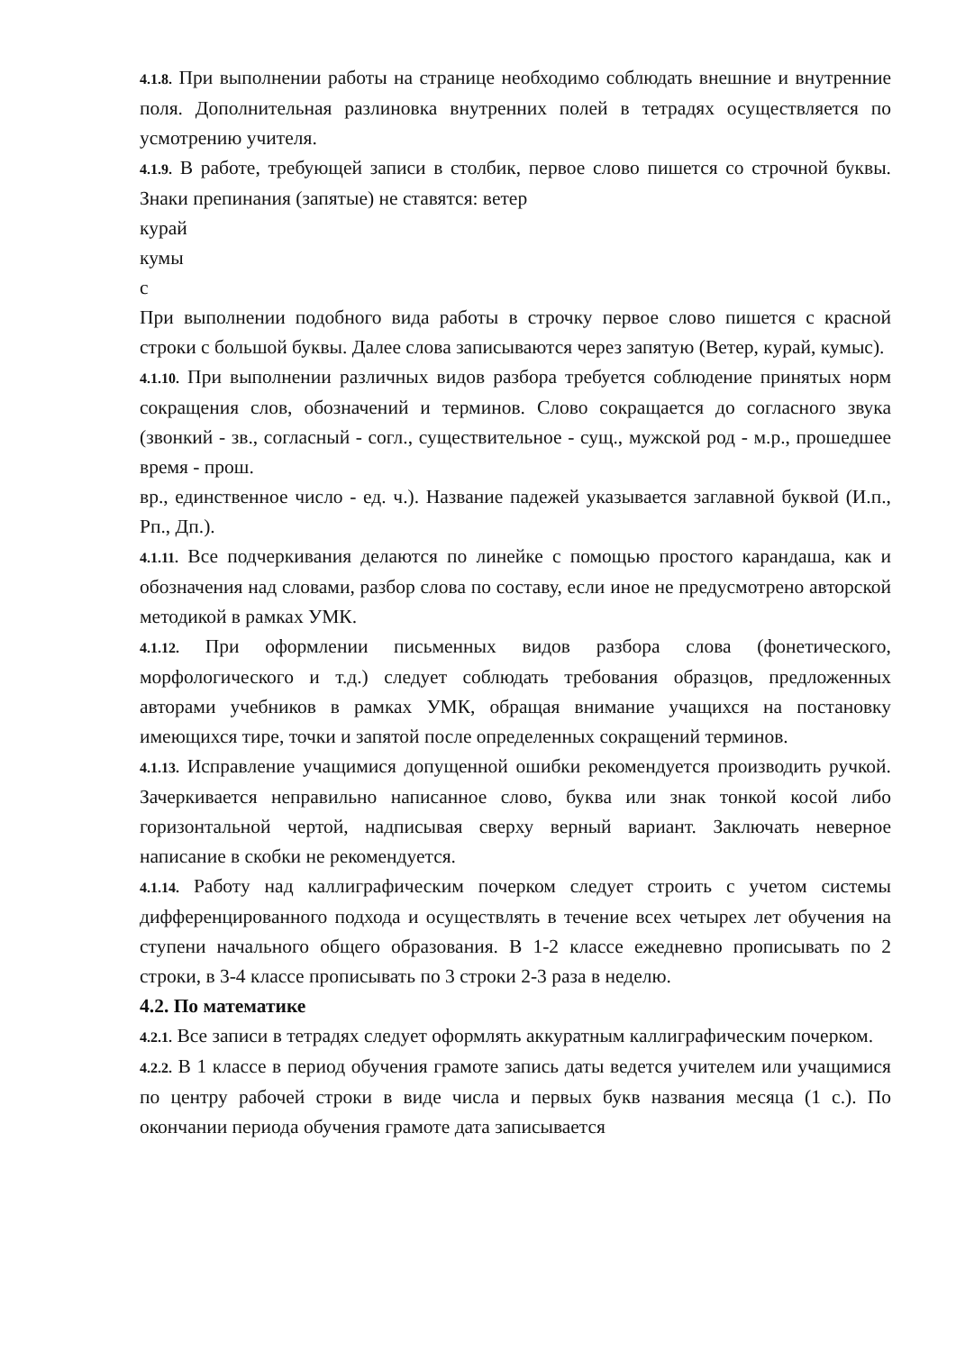4.1.8. При выполнении работы на странице необходимо соблюдать внешние и внутренние поля. Дополнительная разлиновка внутренних полей в тетрадях осуществляется по усмотрению учителя.
4.1.9. В работе, требующей записи в столбик, первое слово пишется со строчной буквы. Знаки препинания (запятые) не ставятся: ветер
курай
кумы
с
При выполнении подобного вида работы в строчку первое слово пишется с красной строки с большой буквы. Далее слова записываются через запятую (Ветер, курай, кумыс).
4.1.10. При выполнении различных видов разбора требуется соблюдение принятых норм сокращения слов, обозначений и терминов. Слово сокращается до согласного звука (звонкий - зв., согласный - согл., существительное - сущ., мужской род - м.р., прошедшее время - прош.
вр., единственное число - ед. ч.). Название падежей указывается заглавной буквой (И.п., Рп., Дп.).
4.1.11. Все подчеркивания делаются по линейке с помощью простого карандаша, как и обозначения над словами, разбор слова по составу, если иное не предусмотрено авторской методикой в рамках УМК.
4.1.12. При оформлении письменных видов разбора слова (фонетического, морфологического и т.д.) следует соблюдать требования образцов, предложенных авторами учебников в рамках УМК, обращая внимание учащихся на постановку имеющихся тире, точки и запятой после определенных сокращений терминов.
4.1.13. Исправление учащимися допущенной ошибки рекомендуется производить ручкой. Зачеркивается неправильно написанное слово, буква или знак тонкой косой либо горизонтальной чертой, надписывая сверху верный вариант. Заключать неверное написание в скобки не рекомендуется.
4.1.14. Работу над каллиграфическим почерком следует строить с учетом системы дифференцированного подхода и осуществлять в течение всех четырех лет обучения на ступени начального общего образования. В 1-2 классе ежедневно прописывать по 2 строки, в 3-4 классе прописывать по 3 строки 2-3 раза в неделю.
4.2. По математике
4.2.1. Все записи в тетрадях следует оформлять аккуратным каллиграфическим почерком.
4.2.2. В 1 классе в период обучения грамоте запись даты ведется учителем или учащимися по центру рабочей строки в виде числа и первых букв названия месяца (1 с.). По окончании периода обучения грамоте дата записывается